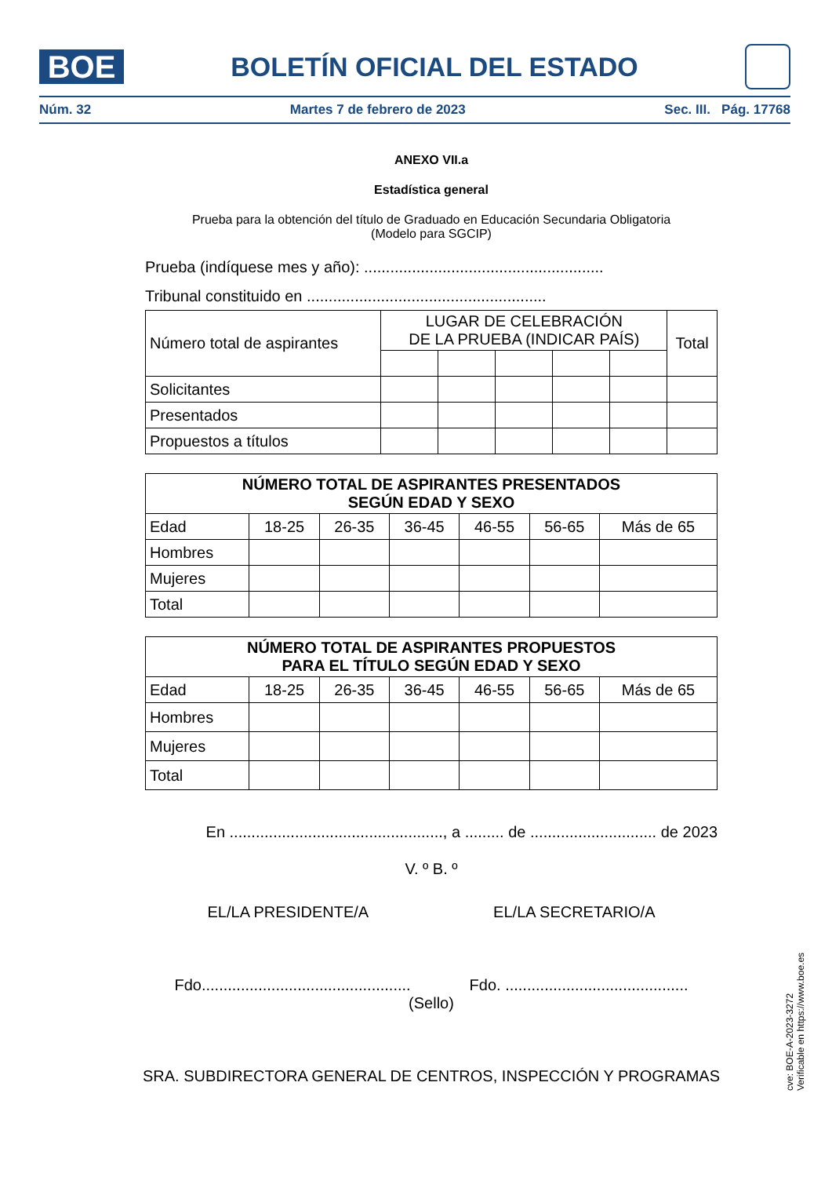BOE
BOLETÍN OFICIAL DEL ESTADO
Núm. 32 Martes 7 de febrero de 2023 Sec. III. Pág. 17768
ANEXO VII.a
Estadística general
Prueba para la obtención del título de Graduado en Educación Secundaria Obligatoria
(Modelo para SGCIP)
Prueba (indíquese mes y año): .......................................................
Tribunal constituido en .......................................................
| Número total de aspirantes | LUGAR DE CELEBRACIÓN DE LA PRUEBA (INDICAR PAÍS) | | | | | Total |
| Solicitantes | | | | | | |
| Presentados | | | | | | |
| Propuestos a títulos | | | | | | |
| NÚMERO TOTAL DE ASPIRANTES PRESENTADOS SEGÚN EDAD Y SEXO | | | | | | |
| --- | --- | --- | --- | --- | --- | --- |
| Edad | 18-25 | 26-35 | 36-45 | 46-55 | 56-65 | Más de 65 |
| Hombres | | | | | | |
| Mujeres | | | | | | |
| Total | | | | | | |
| NÚMERO TOTAL DE ASPIRANTES PROPUESTOS PARA EL TÍTULO SEGÚN EDAD Y SEXO | | | | | | |
| --- | --- | --- | --- | --- | --- | --- |
| Edad | 18-25 | 26-35 | 36-45 | 46-55 | 56-65 | Más de 65 |
| Hombres | | | | | | |
| Mujeres | | | | | | |
| Total | | | | | | |
En ................................................., a ......... de ............................. de 2023
V. º B. º
EL/LA PRESIDENTE/A EL/LA SECRETARIO/A
Fdo................................................ Fdo. ..........................................
(Sello)
SRA. SUBDIRECTORA GENERAL DE CENTROS, INSPECCIÓN Y PROGRAMAS
cve: BOE-A-2023-3272
Verificable en https://www.boe.es